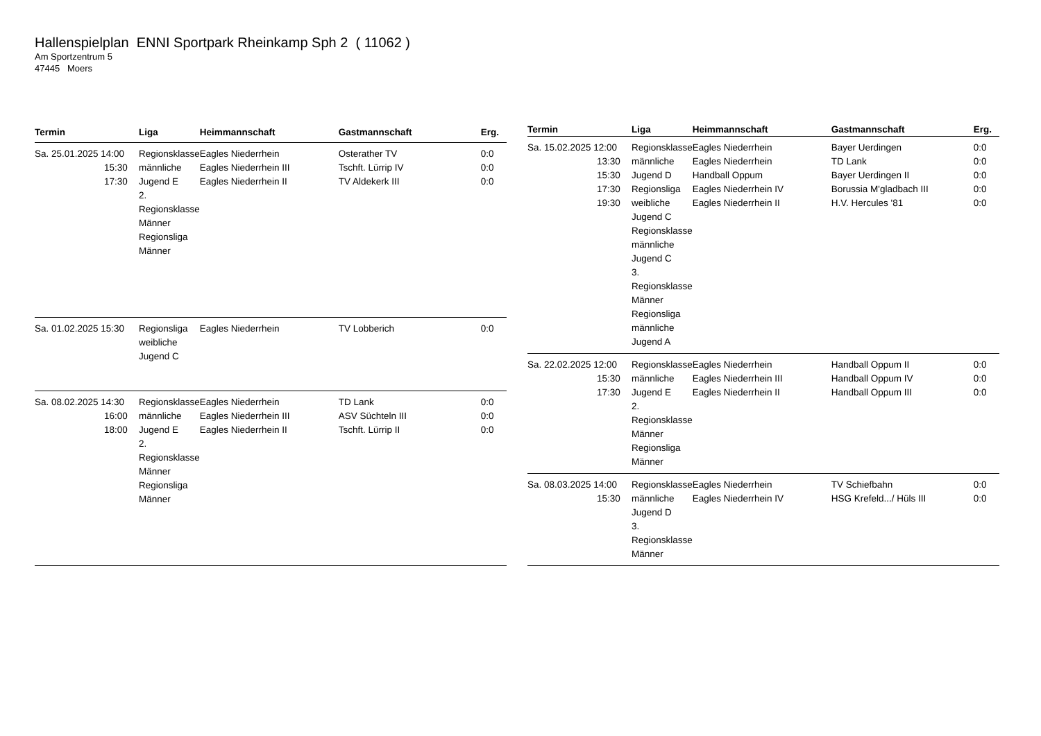Hallenspielplan ENNI Sportpark Rheinkamp Sph 2 ( 11062 )
Am Sportzentrum 5
47445 Moers
| Termin | Liga | Heimmannschaft | Gastmannschaft | Erg. |
| --- | --- | --- | --- | --- |
| Sa. 25.01.2025 14:00 15:30 17:30 | Regionsklasse männliche Jugend E 2. Regionsklasse Männer Regionsliga Männer | Eagles Niederrhein Eagles Niederrhein III Eagles Niederrhein II | Osterather TV Tschft. Lürrip IV TV Aldekerk III | 0:0 0:0 0:0 |
| Sa. 01.02.2025 15:30 | Regionsliga weibliche Jugend C | Eagles Niederrhein | TV Lobberich | 0:0 |
| Sa. 08.02.2025 14:30 16:00 18:00 | Regionsklasse männliche Jugend E 2. Regionsklasse Männer Regionsliga Männer | Eagles Niederrhein Eagles Niederrhein III Eagles Niederrhein II | TD Lank ASV Süchteln III Tschft. Lürrip II | 0:0 0:0 0:0 |
| Termin | Liga | Heimmannschaft | Gastmannschaft | Erg. |
| --- | --- | --- | --- | --- |
| Sa. 15.02.2025 12:00 13:30 15:30 17:30 19:30 | Regionsklasse männliche Jugend D Regionsliga weibliche Jugend C Regionsklasse männliche Jugend C 3. Regionsklasse Männer Regionsliga männliche Jugend A | Eagles Niederrhein Eagles Niederrhein Handball Oppum Eagles Niederrhein IV Eagles Niederrhein II | Bayer Uerdingen TD Lank Bayer Uerdingen II Borussia M'gladbach III H.V. Hercules '81 | 0:0 0:0 0:0 0:0 0:0 |
| Sa. 22.02.2025 12:00 15:30 17:30 | Regionsklasse männliche Jugend E 2. Regionsklasse Männer Regionsliga Männer | Eagles Niederrhein Eagles Niederrhein III Eagles Niederrhein II | Handball Oppum II Handball Oppum IV Handball Oppum III | 0:0 0:0 0:0 |
| Sa. 08.03.2025 14:00 15:30 | Regionsklasse männliche Jugend D 3. Regionsklasse Männer | Eagles Niederrhein Eagles Niederrhein IV | TV Schiefbahn HSG Krefeld.../ Hüls III | 0:0 0:0 |